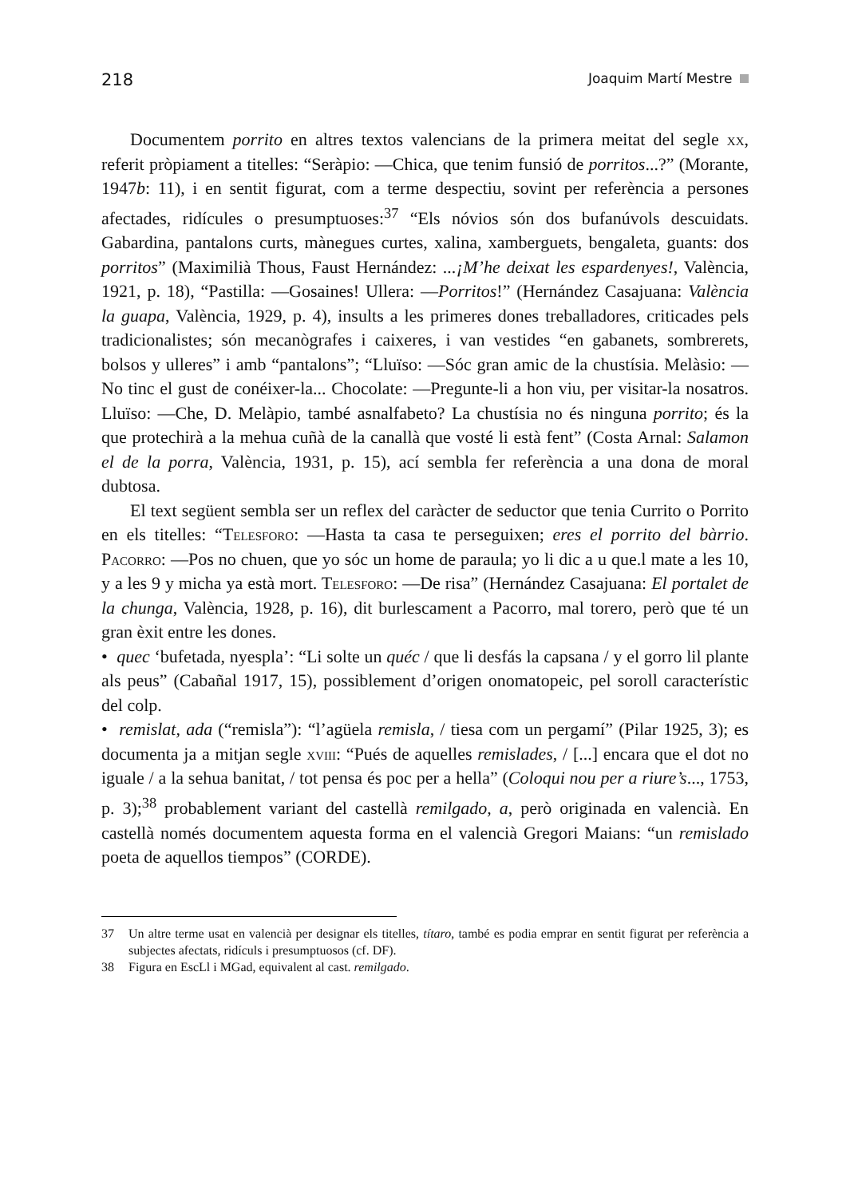218 Joaquim Martí Mestre
Documentem porrito en altres textos valencians de la primera meitat del segle xx, referit pròpiament a titelles: “Seràpio: —Chica, que tenim funsió de porritos...?” (Morante, 1947b: 11), i en sentit figurat, com a terme despectiu, sovint per referència a persones afectades, ridícules o presumptuoses:<sup>37</sup> “Els nóvios són dos bufanúvols descuidats. Gabardina, pantalons curts, mànegues curtes, xalina, xamberguets, bengaleta, guants: dos porritos” (Maximilià Thous, Faust Hernández: ...¡M’he deixat les espardenyes!, València, 1921, p. 18), “Pastilla: —Gosaines! Ullera: —Porritos!” (Hernández Casajuana: València la guapa, València, 1929, p. 4), insults a les primeres dones treballadores, criticades pels tradicionalistes; són mecanògrafes i caixeres, i van vestides “en gabanets, sombrerets, bolsos y ulleres” i amb “pantalons”; “Lluïso: —Sóc gran amic de la chustísia. Melàsio: —No tinc el gust de conéixer-la... Chocolate: —Pregunte-li a hon viu, per visitar-la nosatros. Lluïso: —Che, D. Melàpio, també asnalfabeto? La chustísia no és ninguna porrito; és la que protechirà a la mehua cuñà de la canallà que vosté li està fent” (Costa Arnal: Salamon el de la porra, València, 1931, p. 15), ací sembla fer referència a una dona de moral dubtosa.
El text següent sembla ser un reflex del caràcter de seductor que tenia Currito o Porrito en els titelles: “Telesforo: —Hasta ta casa te perseguixen; eres el porrito del bàrrio. Pacorro: —Pos no chuen, que yo sóc un home de paraula; yo li dic a u que.l mate a les 10, y a les 9 y micha ya està mort. Telesforo: —De risa” (Hernández Casajuana: El portalet de la chunga, València, 1928, p. 16), dit burlescament a Pacorro, mal torero, però que té un gran èxit entre les dones.
• quec ‘bufetada, nyespla’: “Li solte un quéc / que li desfás la capsana / y el gorro lil plante als peus” (Cabañal 1917, 15), possiblement d’origen onomatopeic, pel soroll característic del colp.
• remislat, ada (“remisla”): “l’agüela remisla, / tiesa com un pergamí” (Pilar 1925, 3); es documenta ja a mitjan segle xviii: “Pués de aquelles remislades, / [...] encara que el dot no iguale / a la sehua banitat, / tot pensa és poc per a hella” (Coloqui nou per a riure’s..., 1753, p. 3);<sup>38</sup> probablement variant del castellà remilgado, a, però originada en valencià. En castellà només documentem aquesta forma en el valencià Gregori Maians: “un remislado poeta de aquellos tiempos” (CORDE).
37 Un altre terme usat en valencià per designar els titelles, títaro, també es podia emprar en sentit figurat per referència a subjectes afectats, ridículs i presumptuosos (cf. DF).
38 Figura en EscLl i MGad, equivalent al cast. remilgado.